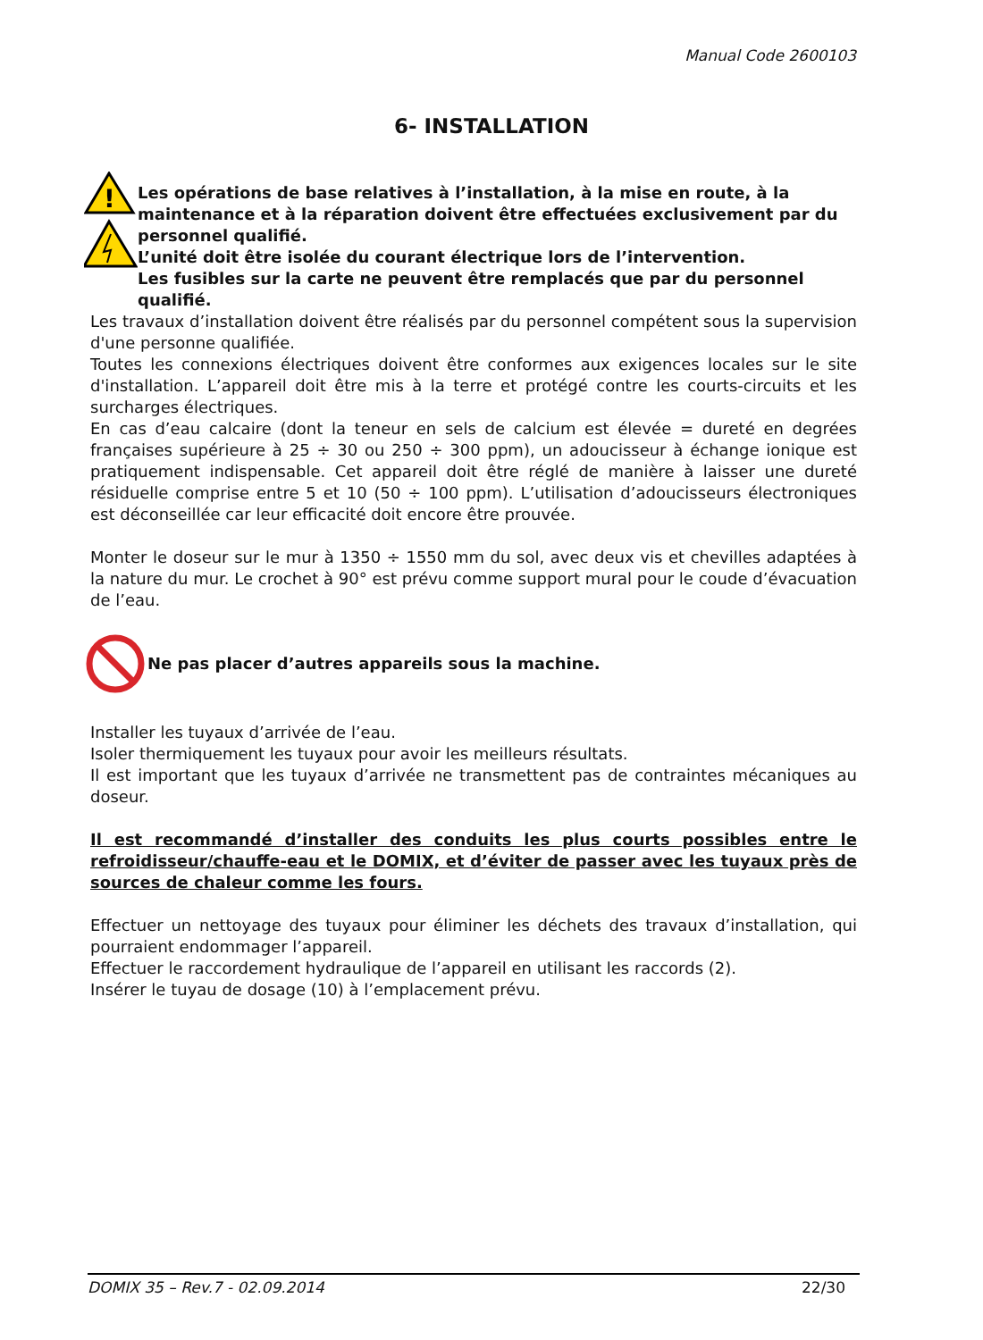Manual Code 2600103
6- INSTALLATION
!
Les opérations de base relatives à l’installation, à la mise en route, à la maintenance et à la réparation doivent être effectuées exclusivement par du personnel qualifié.
L’unité doit être isolée du courant électrique lors de l’intervention.
Les fusibles sur la carte ne peuvent être remplacés que par du personnel qualifié.
Les travaux d’installation doivent être réalisés par du personnel compétent sous la supervision d'une personne qualifiée.
Toutes les connexions électriques doivent être conformes aux exigences locales sur le site d'installation. L’appareil doit être mis à la terre et protégé contre les courts-circuits et les surcharges électriques.
En cas d’eau calcaire (dont la teneur en sels de calcium est élevée = dureté en degrées françaises supérieure à 25 ÷ 30 ou 250 ÷ 300 ppm), un adoucisseur à échange ionique est pratiquement indispensable. Cet appareil doit être réglé de manière à laisser une dureté résiduelle comprise entre 5 et 10 (50 ÷ 100 ppm). L’utilisation d’adoucisseurs électroniques est déconseillée car leur efficacité doit encore être prouvée.
Monter le doseur sur le mur à 1350 ÷ 1550 mm du sol, avec deux vis et chevilles adaptées à la nature du mur. Le crochet à 90° est prévu comme support mural pour le coude d’évacuation de l’eau.
Ne pas placer d’autres appareils sous la machine.
Installer les tuyaux d’arrivée de l’eau.
Isoler thermiquement les tuyaux pour avoir les meilleurs résultats.
Il est important que les tuyaux d’arrivée ne transmettent pas de contraintes mécaniques au doseur.
Il est recommandé d’installer des conduits les plus courts possibles entre le refroidisseur/chauffe-eau et le DOMIX, et d’éviter de passer avec les tuyaux près de sources de chaleur comme les fours.
Effectuer un nettoyage des tuyaux pour éliminer les déchets des travaux d’installation, qui pourraient endommager l’appareil.
Effectuer le raccordement hydraulique de l’appareil en utilisant les raccords (2).
Insérer le tuyau de dosage (10) à l’emplacement prévu.
DOMIX 35 – Rev.7 - 02.09.2014 22/30